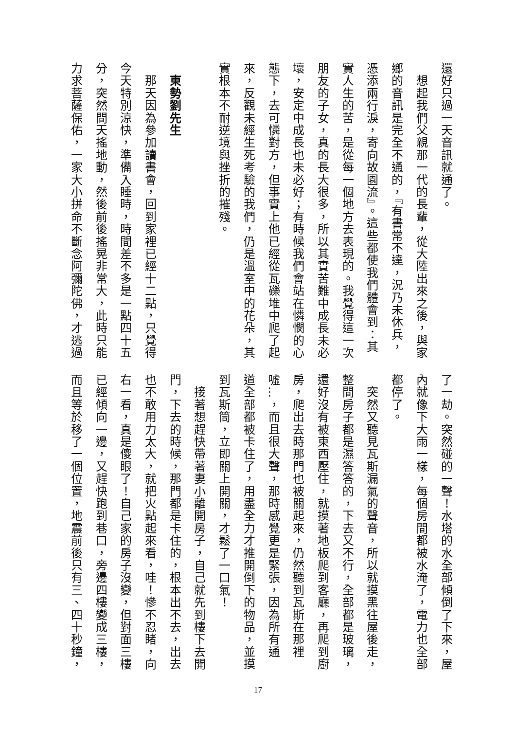還好只過一天音訊就通了。
　想起我們父親那一代的長輩，從大陸出來之後，與家
鄉的音訊是完全不通的，『有書常不達，況乃未休兵，
憑添兩行淚，寄向故園流』。這些都使我們體會到：其
實人生的苦，是從每一個地方去表現的。我覺得這一次
朋友的子女，真的長大很多，所以其實苦難中成長未必
壞，安定中成長也未必好；有時候我們會站在憐憫的心
態下，去可憐對方，但事實上他已經從瓦礫堆中爬了起
來，反觀未經生死考驗的我們，仍是溫室中的花朵，其
實根本不耐逆境與挫折的摧殘。
　
　東勢劉先生
　那天因為參加讀書會，回到家裡已經十二點，只覺得
今天特別涼快，準備入睡時，時間差不多是一點四十五
分，突然間天搖地動，然後前後搖晃非常大，此時只能
力求菩薩保佑，一家大小拼命不斷念阿彌陀佛，才逃過
了一劫。突然碰的一聲！水塔的水全部傾倒了下來，屋
內就像下大雨一樣，每個房間都被水淹了，電力也全部
都停了。
　突然又聽見瓦斯漏氣的聲音，所以就摸黑往屋後走，
整間房子都是濕答答的，下去又不行，全部都是玻璃，
還好沒有被東西壓住，就摸著地板爬到客廳，再爬到廚
房，爬出去時那門也被關起來，仍然聽到瓦斯在那裡
噓…，而且很大聲，那時感覺更是緊張，因為所有通
道全部都被卡住了，用盡全力才推開倒下的物品，並摸
到瓦斯筒，立即關上開關，才鬆了一口氣！
　接著想趕快帶著妻小離開房子，自己就先到樓下去開
門，下去的時候，那門都是卡住的，根本出不去，出去
也不敢用力太大，就把火點起來看，哇！慘不忍睹，向
右一看，真是傻眼了！自己家的房子沒變，但對面三樓
已經傾向一邊，又趕快跑到巷口，旁邊四樓變成三樓，
而且等於移了一個位置，地震前後只有三、四十秒鐘，
17